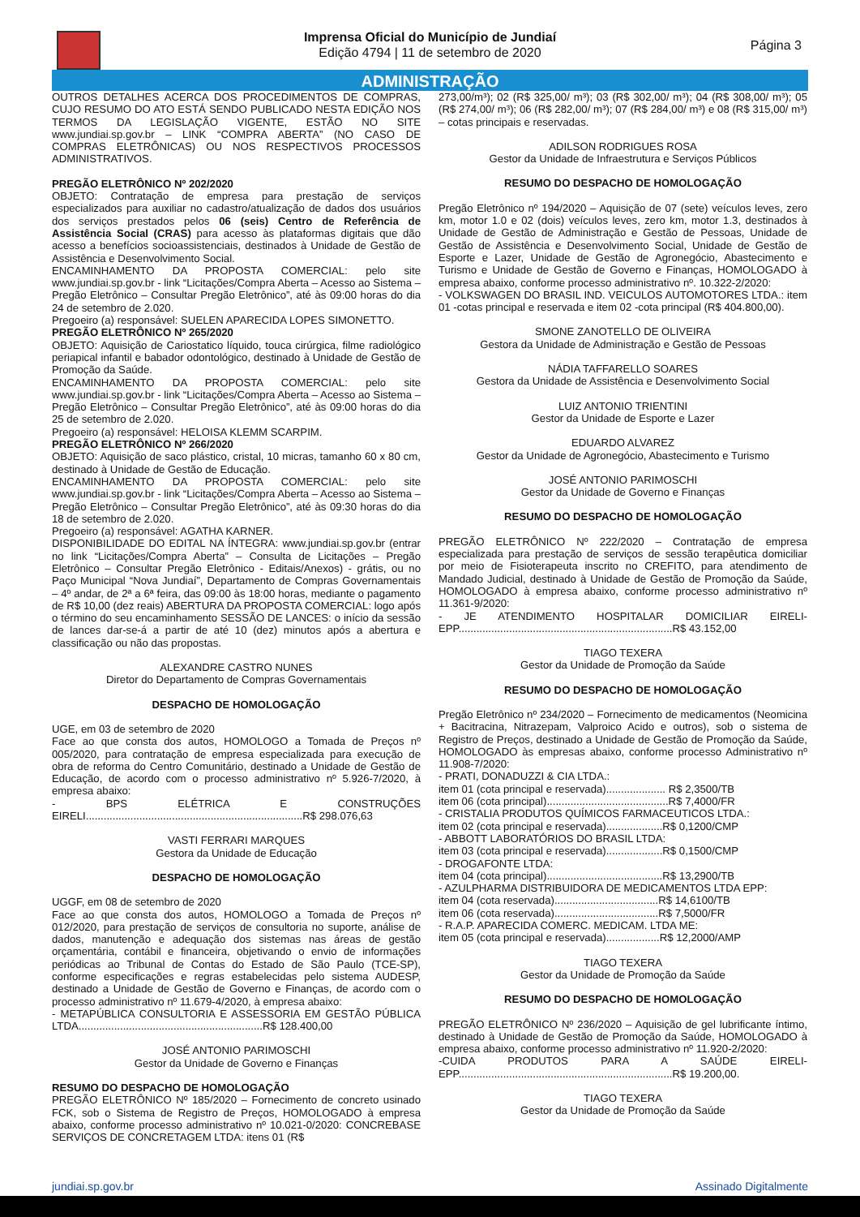Imprensa Oficial do Município de Jundiaí
Edição 4794 | 11 de setembro de 2020
Página 3
ADMINISTRAÇÃO
OUTROS DETALHES ACERCA DOS PROCEDIMENTOS DE COMPRAS, CUJO RESUMO DO ATO ESTÁ SENDO PUBLICADO NESTA EDIÇÃO NOS TERMOS DA LEGISLAÇÃO VIGENTE, ESTÃO NO SITE www.jundiai.sp.gov.br – LINK “COMPRA ABERTA” (NO CASO DE COMPRAS ELETRÔNICAS) OU NOS RESPECTIVOS PROCESSOS ADMINISTRATIVOS.
PREGÃO ELETRÔNICO Nº 202/2020
OBJETO: Contratação de empresa para prestação de serviços especializados para auxiliar no cadastro/atualização de dados dos usuários dos serviços prestados pelos 06 (seis) Centro de Referência de Assistência Social (CRAS) para acesso às plataformas digitais que dão acesso a benefícios socioassistenciais, destinados à Unidade de Gestão de Assistência e Desenvolvimento Social.
ENCAMINHAMENTO DA PROPOSTA COMERCIAL: pelo site www.jundiai.sp.gov.br - link “Licitações/Compra Aberta – Acesso ao Sistema – Pregão Eletrônico – Consultar Pregão Eletrônico”, até às 09:00 horas do dia 24 de setembro de 2.020.
Pregoeiro (a) responsável: SUELEN APARECIDA LOPES SIMONETTO.
PREGÃO ELETRÔNICO Nº 265/2020
OBJETO: Aquisição de Cariostatico líquido, touca cirúrgica, filme radiológico periapical infantil e babador odontológico, destinado à Unidade de Gestão de Promoção da Saúde.
ENCAMINHAMENTO DA PROPOSTA COMERCIAL: pelo site www.jundiai.sp.gov.br - link “Licitações/Compra Aberta – Acesso ao Sistema – Pregão Eletrônico – Consultar Pregão Eletrônico”, até às 09:00 horas do dia 25 de setembro de 2.020.
Pregoeiro (a) responsável: HELOISA KLEMM SCARPIM.
PREGÃO ELETRÔNICO Nº 266/2020
OBJETO: Aquisição de saco plástico, cristal, 10 micras, tamanho 60 x 80 cm, destinado à Unidade de Gestão de Educação.
ENCAMINHAMENTO DA PROPOSTA COMERCIAL: pelo site www.jundiai.sp.gov.br - link “Licitações/Compra Aberta – Acesso ao Sistema – Pregão Eletrônico – Consultar Pregão Eletrônico”, até às 09:30 horas do dia 18 de setembro de 2.020.
Pregoeiro (a) responsável: AGATHA KARNER.
DISPONIBILIDADE DO EDITAL NA ÍNTEGRA: www.jundiai.sp.gov.br (entrar no link “Licitações/Compra Aberta” – Consulta de Licitações – Pregão Eletrônico – Consultar Pregão Eletrônico - Editais/Anexos) - grátis, ou no Paço Municipal “Nova Jundiaí”, Departamento de Compras Governamentais – 4º andar, de 2ª a 6ª feira, das 09:00 às 18:00 horas, mediante o pagamento de R$ 10,00 (dez reais) ABERTURA DA PROPOSTA COMERCIAL: logo após o término do seu encaminhamento SESSÃO DE LANCES: o início da sessão de lances dar-se-á a partir de até 10 (dez) minutos após a abertura e classificação ou não das propostas.
ALEXANDRE CASTRO NUNES
Diretor do Departamento de Compras Governamentais
DESPACHO DE HOMOLOGAÇÃO
UGE, em 03 de setembro de 2020
Face ao que consta dos autos, HOMOLOGO a Tomada de Preços nº 005/2020, para contratação de empresa especializada para execução de obra de reforma do Centro Comunitário, destinado a Unidade de Gestão de Educação, de acordo com o processo administrativo nº 5.926-7/2020, à empresa abaixo:
- BPS ELÉTRICA E CONSTRUÇÕES EIRELI.........................................................................R$ 298.076,63
VASTI FERRARI MARQUES
Gestora da Unidade de Educação
DESPACHO DE HOMOLOGAÇÃO
UGGF, em 08 de setembro de 2020
Face ao que consta dos autos, HOMOLOGO a Tomada de Preços nº 012/2020, para prestação de serviços de consultoria no suporte, análise de dados, manutenção e adequação dos sistemas nas áreas de gestão orçamentária, contábil e financeira, objetivando o envio de informações periódicas ao Tribunal de Contas do Estado de São Paulo (TCE-SP), conforme especificações e regras estabelecidas pelo sistema AUDESP, destinado a Unidade de Gestão de Governo e Finanças, de acordo com o processo administrativo nº 11.679-4/2020, à empresa abaixo:
- METAPÚBLICA CONSULTORIA E ASSESSORIA EM GESTÃO PÚBLICA LTDA..............................................................R$ 128.400,00
JOSÉ ANTONIO PARIMOSCHI
Gestor da Unidade de Governo e Finanças
RESUMO DO DESPACHO DE HOMOLOGAÇÃO
PREGÃO ELETRÔNICO Nº 185/2020 – Fornecimento de concreto usinado FCK, sob o Sistema de Registro de Preços, HOMOLOGADO à empresa abaixo, conforme processo administrativo nº 10.021-0/2020: CONCREBASE SERVIÇOS DE CONCRETAGEM LTDA: itens 01 (R$
273,00/m³); 02 (R$ 325,00/ m³); 03 (R$ 302,00/ m³); 04 (R$ 308,00/ m³); 05 (R$ 274,00/ m³); 06 (R$ 282,00/ m³); 07 (R$ 284,00/ m³) e 08 (R$ 315,00/ m³) – cotas principais e reservadas.
ADILSON RODRIGUES ROSA
Gestor da Unidade de Infraestrutura e Serviços Públicos
RESUMO DO DESPACHO DE HOMOLOGAÇÃO
Pregão Eletrônico nº 194/2020 – Aquisição de 07 (sete) veículos leves, zero km, motor 1.0 e 02 (dois) veículos leves, zero km, motor 1.3, destinados à Unidade de Gestão de Administração e Gestão de Pessoas, Unidade de Gestão de Assistência e Desenvolvimento Social, Unidade de Gestão de Esporte e Lazer, Unidade de Gestão de Agronegócio, Abastecimento e Turismo e Unidade de Gestão de Governo e Finanças, HOMOLOGADO à empresa abaixo, conforme processo administrativo nº. 10.322-2/2020:
- VOLKSWAGEN DO BRASIL IND. VEICULOS AUTOMOTORES LTDA.: item 01 -cotas principal e reservada e item 02 -cota principal (R$ 404.800,00).
SMONE ZANOTELLO DE OLIVEIRA
Gestora da Unidade de Administração e Gestão de Pessoas
NÁDIA TAFFARELLO SOARES
Gestora da Unidade de Assistência e Desenvolvimento Social
LUIZ ANTONIO TRIENTINI
Gestor da Unidade de Esporte e Lazer
EDUARDO ALVAREZ
Gestor da Unidade de Agronegócio, Abastecimento e Turismo
JOSÉ ANTONIO PARIMOSCHI
Gestor da Unidade de Governo e Finanças
RESUMO DO DESPACHO DE HOMOLOGAÇÃO
PREGÃO ELETRÔNICO Nº 222/2020 – Contratação de empresa especializada para prestação de serviços de sessão terapêutica domiciliar por meio de Fisioterapeuta inscrito no CREFITO, para atendimento de Mandado Judicial, destinado à Unidade de Gestão de Promoção da Saúde, HOMOLOGADO à empresa abaixo, conforme processo administrativo nº 11.361-9/2020:
- JE ATENDIMENTO HOSPITALAR DOMICILIAR EIRELI-EPP........................................................................R$ 43.152,00
TIAGO TEXERA
Gestor da Unidade de Promoção da Saúde
RESUMO DO DESPACHO DE HOMOLOGAÇÃO
Pregão Eletrônico nº 234/2020 – Fornecimento de medicamentos (Neomicina + Bacitracina, Nitrazepam, Valproico Acido e outros), sob o sistema de Registro de Preços, destinado a Unidade de Gestão de Promoção da Saúde, HOMOLOGADO às empresas abaixo, conforme processo Administrativo nº 11.908-7/2020:
- PRATI, DONADUZZI & CIA LTDA.:
item 01 (cota principal e reservada).................... R$ 2,3500/TB
item 06 (cota principal).........................................R$ 7,4000/FR
- CRISTALIA PRODUTOS QUÍMICOS FARMACEUTICOS LTDA.:
item 02 (cota principal e reservada)...................R$ 0,1200/CMP
- ABBOTT LABORATÓRIOS DO BRASIL LTDA:
item 03 (cota principal e reservada)...................R$ 0,1500/CMP
- DROGAFONTE LTDA:
item 04 (cota principal).......................................R$ 13,2900/TB
- AZULPHARMA DISTRIBUIDORA DE MEDICAMENTOS LTDA EPP:
item 04 (cota reservada)...................................R$ 14,6100/TB
item 06 (cota reservada)...................................R$ 7,5000/FR
- R.A.P. APARECIDA COMERC. MEDICAM. LTDA ME:
item 05 (cota principal e reservada)..................R$ 12,2000/AMP
TIAGO TEXERA
Gestor da Unidade de Promoção da Saúde
RESUMO DO DESPACHO DE HOMOLOGAÇÃO
PREGÃO ELETRÔNICO Nº 236/2020 – Aquisição de gel lubrificante íntimo, destinado à Unidade de Gestão de Promoção da Saúde, HOMOLOGADO à empresa abaixo, conforme processo administrativo nº 11.920-2/2020:
-CUIDA PRODUTOS PARA A SAÚDE EIRELI-EPP........................................................................R$ 19.200,00.
TIAGO TEXERA
Gestor da Unidade de Promoção da Saúde
jundiai.sp.gov.br Assinado Digitalmente